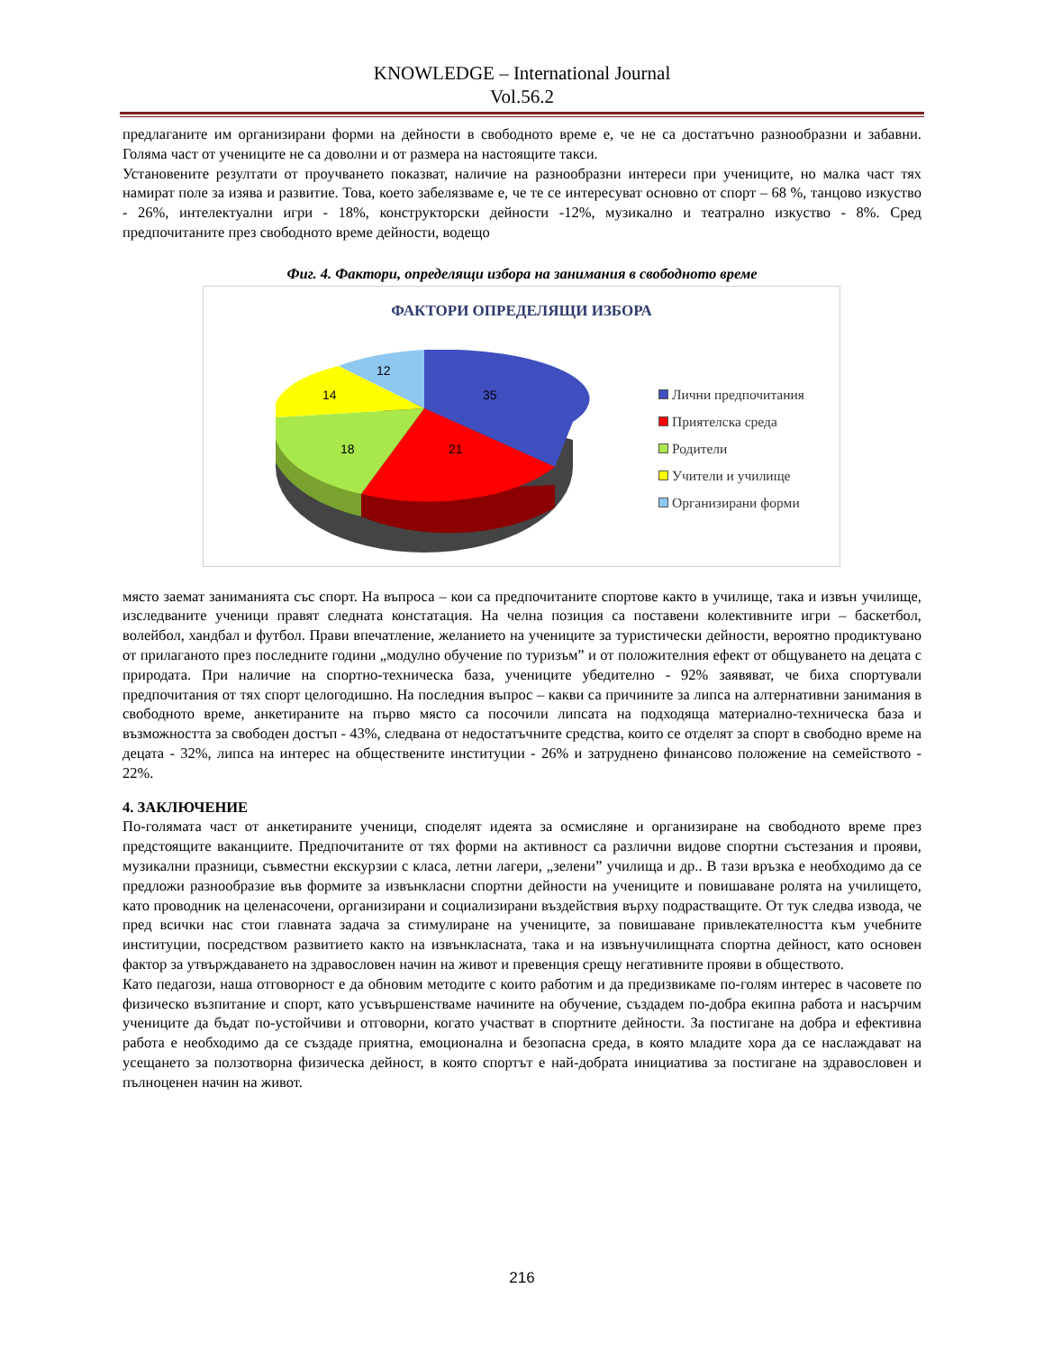KNOWLEDGE – International Journal
Vol.56.2
предлаганите им организирани форми на дейности в свободното време е, че не са достатъчно разнообразни и забавни. Голяма част от учениците не са доволни и от размера на настоящите такси.
Установените резултати от проучването показват, наличие на разнообразни интереси при учениците, но малка част тях намират поле за изява и развитие. Това, което забелязваме е, че те се интересуват основно от спорт – 68 %, танцово изкуство - 26%, интелектуални игри - 18%, конструкторски дейности -12%, музикално и театрално изкуство - 8%. Сред предпочитаните през свободното време дейности, водещо
Фиг. 4. Фактори, определящи избора на занимания в свободното време
ФАКТОРИ ОПРЕДЕЛЯЩИ ИЗБОРА
35
21
18
14
12
Лични предпочитания
Приятелска среда
Родители
Учители и училище
Организирани форми
място заемат заниманията със спорт. На въпроса – кои са предпочитаните спортове както в училище, така и извън училище, изследваните ученици правят следната констатация. На челна позиция са поставени колективните игри – баскетбол, волейбол, хандбал и футбол. Прави впечатление, желанието на учениците за туристически дейности, вероятно продиктувано от прилаганото през последните години „модулно обучение по туризъм” и от положителния ефект от общуването на децата с природата. При наличие на спортно-техническа база, учениците убедително - 92% заявяват, че биха спортували предпочитания от тях спорт целогодишно. На последния въпрос – какви са причините за липса на алтернативни занимания в свободното време, анкетираните на първо място са посочили липсата на подходяща материално-техническа база и възможността за свободен достъп - 43%, следвана от недостатъчните средства, които се отделят за спорт в свободно време на децата - 32%, липса на интерес на обществените институции - 26% и затруднено финансово положение на семейството - 22%.
4. ЗАКЛЮЧЕНИЕ
По-голямата част от анкетираните ученици, споделят идеята за осмисляне и организиране на свободното време през предстоящите ваканциите. Предпочитаните от тях форми на активност са различни видове спортни състезания и прояви, музикални празници, съвместни екскурзии с класа, летни лагери, „зелени” училища и др.. В тази връзка е необходимо да се предложи разнообразие във формите за извънкласни спортни дейности на учениците и повишаване ролята на училището, като проводник на целенасочени, организирани и социализирани въздействия върху подрастващите. От тук следва извода, че пред всички нас стои главната задача за стимулиране на учениците, за повишаване привлекателността към учебните институции, посредством развитието както на извънкласната, така и на извънучилищната спортна дейност, като основен фактор за утвърждаването на здравословен начин на живот и превенция срещу негативните прояви в обществото.
Като педагози, наша отговорност е да обновим методите с които работим и да предизвикаме по-голям интерес в часовете по физическо възпитание и спорт, като усъвършенстваме начините на обучение, създадем по-добра екипна работа и насърчим учениците да бъдат по-устойчиви и отговорни, когато участват в спортните дейности. За постигане на добра и ефективна работа е необходимо да се създаде приятна, емоционална и безопасна среда, в която младите хора да се наслаждават на усещането за ползотворна физическа дейност, в която спортът е най-добрата инициатива за постигане на здравословен и пълноценен начин на живот.
216